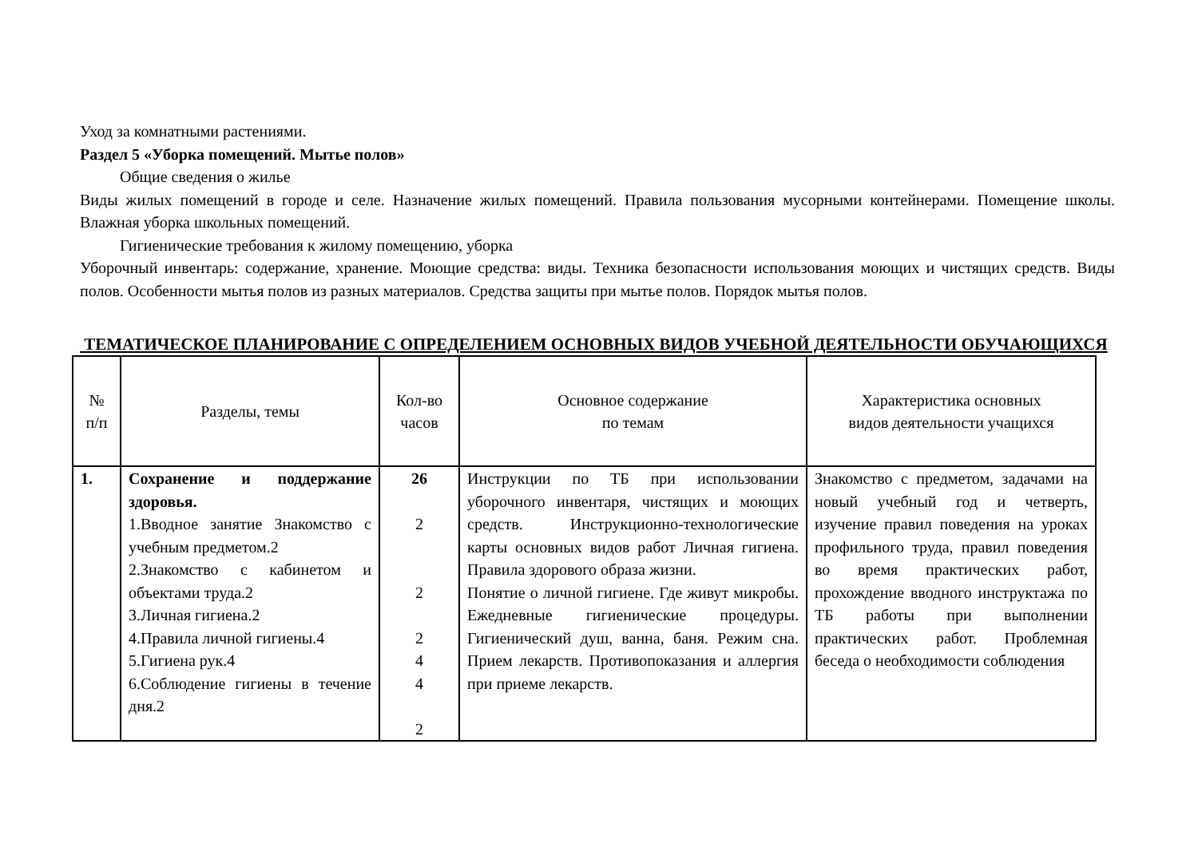Уход за комнатными растениями.
Раздел 5 «Уборка помещений. Мытье полов»
Общие сведения о жилье
Виды жилых помещений в городе и селе. Назначение жилых помещений. Правила пользования мусорными контейнерами. Помещение школы. Влажная уборка школьных помещений.
Гигиенические требования к жилому помещению, уборка
Уборочный инвентарь: содержание, хранение. Моющие средства: виды. Техника безопасности использования моющих и чистящих средств. Виды полов. Особенности мытья полов из разных материалов. Средства защиты при мытье полов. Порядок мытья полов.
ТЕМАТИЧЕСКОЕ ПЛАНИРОВАНИЕ С ОПРЕДЕЛЕНИЕМ ОСНОВНЫХ ВИДОВ УЧЕБНОЙ ДЕЯТЕЛЬНОСТИ ОБУЧАЮЩИХСЯ
| № п/п | Разделы, темы | Кол-во часов | Основное содержание по темам | Характеристика основных видов деятельности учащихся |
| --- | --- | --- | --- | --- |
| 1. | Сохранение и поддержание здоровья. 1.Вводное занятие Знакомство с учебным предметом.2 2.Знакомство с кабинетом и объектами труда.2 3.Личная гигиена.2 4.Правила личной гигиены.4 5.Гигиена рук.4 6.Соблюдение гигиены в течение дня.2 | 26 2 2 2 4 4 2 | Инструкции по ТБ при использовании уборочного инвентаря, чистящих и моющих средств. Инструкционно-технологические карты основных видов работ Личная гигиена. Правила здорового образа жизни. Понятие о личной гигиене. Где живут микробы. Ежедневные гигиенические процедуры. Гигиенический душ, ванна, баня. Режим сна. Прием лекарств. Противопоказания и аллергия при приеме лекарств. | Знакомство с предметом, задачами на новый учебный год и четверть, изучение правил поведения на уроках профильного труда, правил поведения во время практических работ, прохождение вводного инструктажа по ТБ работы при выполнении практических работ. Проблемная беседа о необходимости соблюдения |